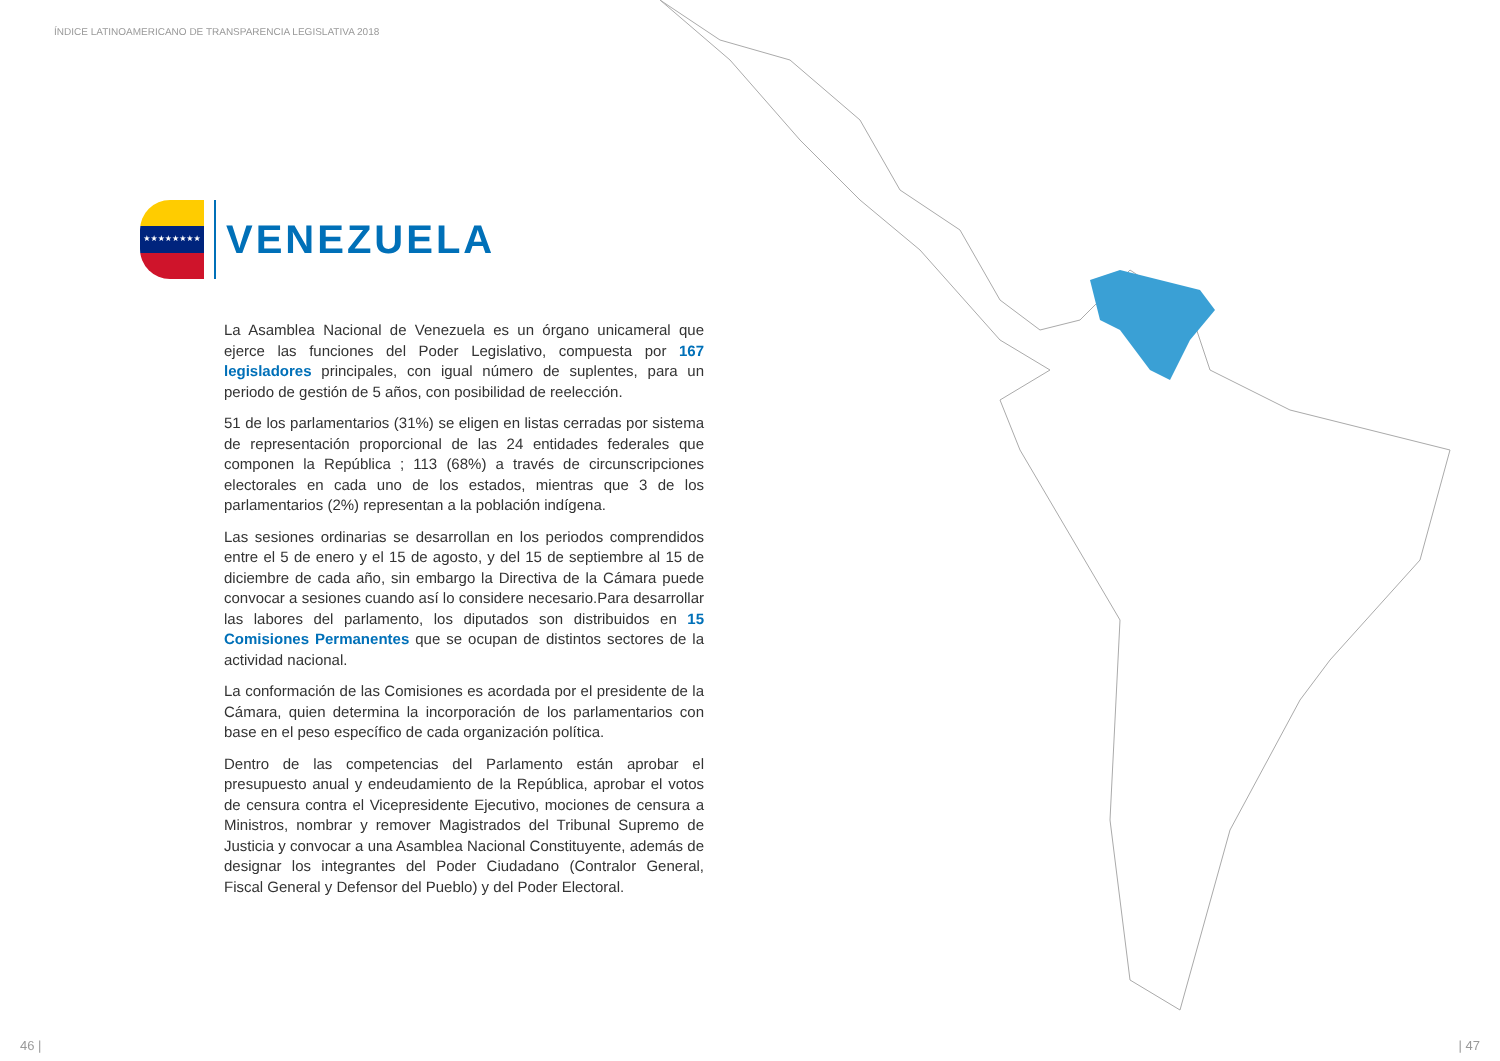ÍNDICE LATINOAMERICANO DE TRANSPARENCIA LEGISLATIVA 2018
★★★★★★★★
VENEZUELA
La Asamblea Nacional de Venezuela es un órgano unicameral que ejerce las funciones del Poder Legislativo, compuesta por 167 legisladores principales, con igual número de suplentes, para un periodo de gestión de 5 años, con posibilidad de reelección.
51 de los parlamentarios (31%) se eligen en listas cerradas por sistema de representación proporcional de las 24 entidades federales que componen la República ; 113 (68%) a través de circunscripciones electorales en cada uno de los estados, mientras que 3 de los parlamentarios (2%) representan a la población indígena.
Las sesiones ordinarias se desarrollan en los periodos comprendidos entre el 5 de enero y el 15 de agosto, y del 15 de septiembre al 15 de diciembre de cada año, sin embargo la Directiva de la Cámara puede convocar a sesiones cuando así lo considere necesario.Para desarrollar las labores del parlamento, los diputados son distribuidos en 15 Comisiones Permanentes que se ocupan de distintos sectores de la actividad nacional.
La conformación de las Comisiones es acordada por el presidente de la Cámara, quien determina la incorporación de los parlamentarios con base en el peso específico de cada organización política.
Dentro de las competencias del Parlamento están aprobar el presupuesto anual y endeudamiento de la República, aprobar el votos de censura contra el Vicepresidente Ejecutivo, mociones de censura a Ministros, nombrar y remover Magistrados del Tribunal Supremo de Justicia y convocar a una Asamblea Nacional Constituyente, además de designar los integrantes del Poder Ciudadano (Contralor General, Fiscal General y Defensor del Pueblo) y del Poder Electoral.
46 | | 47